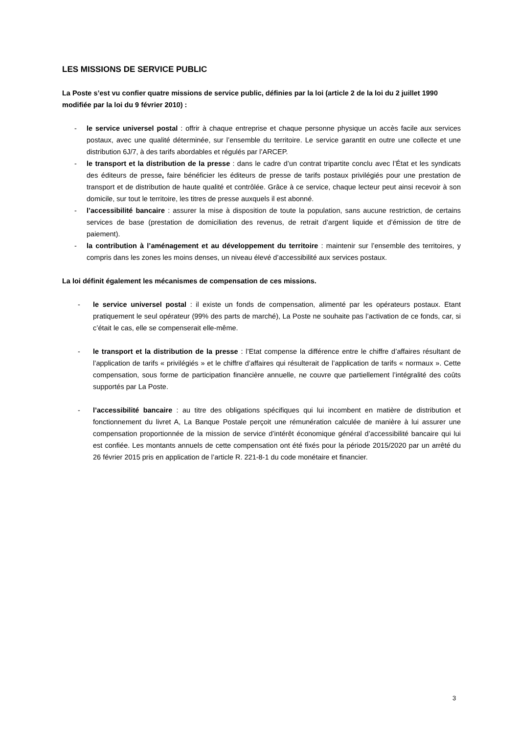LES MISSIONS DE SERVICE PUBLIC
La Poste s’est vu confier quatre missions de service public, définies par la loi (article 2 de la loi du 2 juillet 1990 modifiée par la loi du 9 février 2010) :
- le service universel postal : offrir à chaque entreprise et chaque personne physique un accès facile aux services postaux, avec une qualité déterminée, sur l’ensemble du territoire. Le service garantit en outre une collecte et une distribution 6J/7, à des tarifs abordables et régulés par l’ARCEP.
- le transport et la distribution de la presse : dans le cadre d’un contrat tripartite conclu avec l’État et les syndicats des éditeurs de presse, faire bénéficier les éditeurs de presse de tarifs postaux privilégiés pour une prestation de transport et de distribution de haute qualité et contrôlée. Grâce à ce service, chaque lecteur peut ainsi recevoir à son domicile, sur tout le territoire, les titres de presse auxquels il est abonné.
- l’accessibilité bancaire : assurer la mise à disposition de toute la population, sans aucune restriction, de certains services de base (prestation de domiciliation des revenus, de retrait d’argent liquide et d’émission de titre de paiement).
- la contribution à l’aménagement et au développement du territoire : maintenir sur l’ensemble des territoires, y compris dans les zones les moins denses, un niveau élevé d’accessibilité aux services postaux.
La loi définit également les mécanismes de compensation de ces missions.
- le service universel postal : il existe un fonds de compensation, alimenté par les opérateurs postaux. Etant pratiquement le seul opérateur (99% des parts de marché), La Poste ne souhaite pas l’activation de ce fonds, car, si c’était le cas, elle se compenserait elle-même.
- le transport et la distribution de la presse : l’Etat compense la différence entre le chiffre d’affaires résultant de l’application de tarifs « privilégiés » et le chiffre d’affaires qui résulterait de l’application de tarifs « normaux ». Cette compensation, sous forme de participation financière annuelle, ne couvre que partiellement l’intégralité des coûts supportés par La Poste.
- l’accessibilité bancaire : au titre des obligations spécifiques qui lui incombent en matière de distribution et fonctionnement du livret A, La Banque Postale perçoit une rémunération calculée de manière à lui assurer une compensation proportionnée de la mission de service d’intérêt économique général d’accessibilité bancaire qui lui est confiée. Les montants annuels de cette compensation ont été fixés pour la période 2015/2020 par un arrêté du 26 février 2015 pris en application de l’article R. 221-8-1 du code monétaire et financier.
3